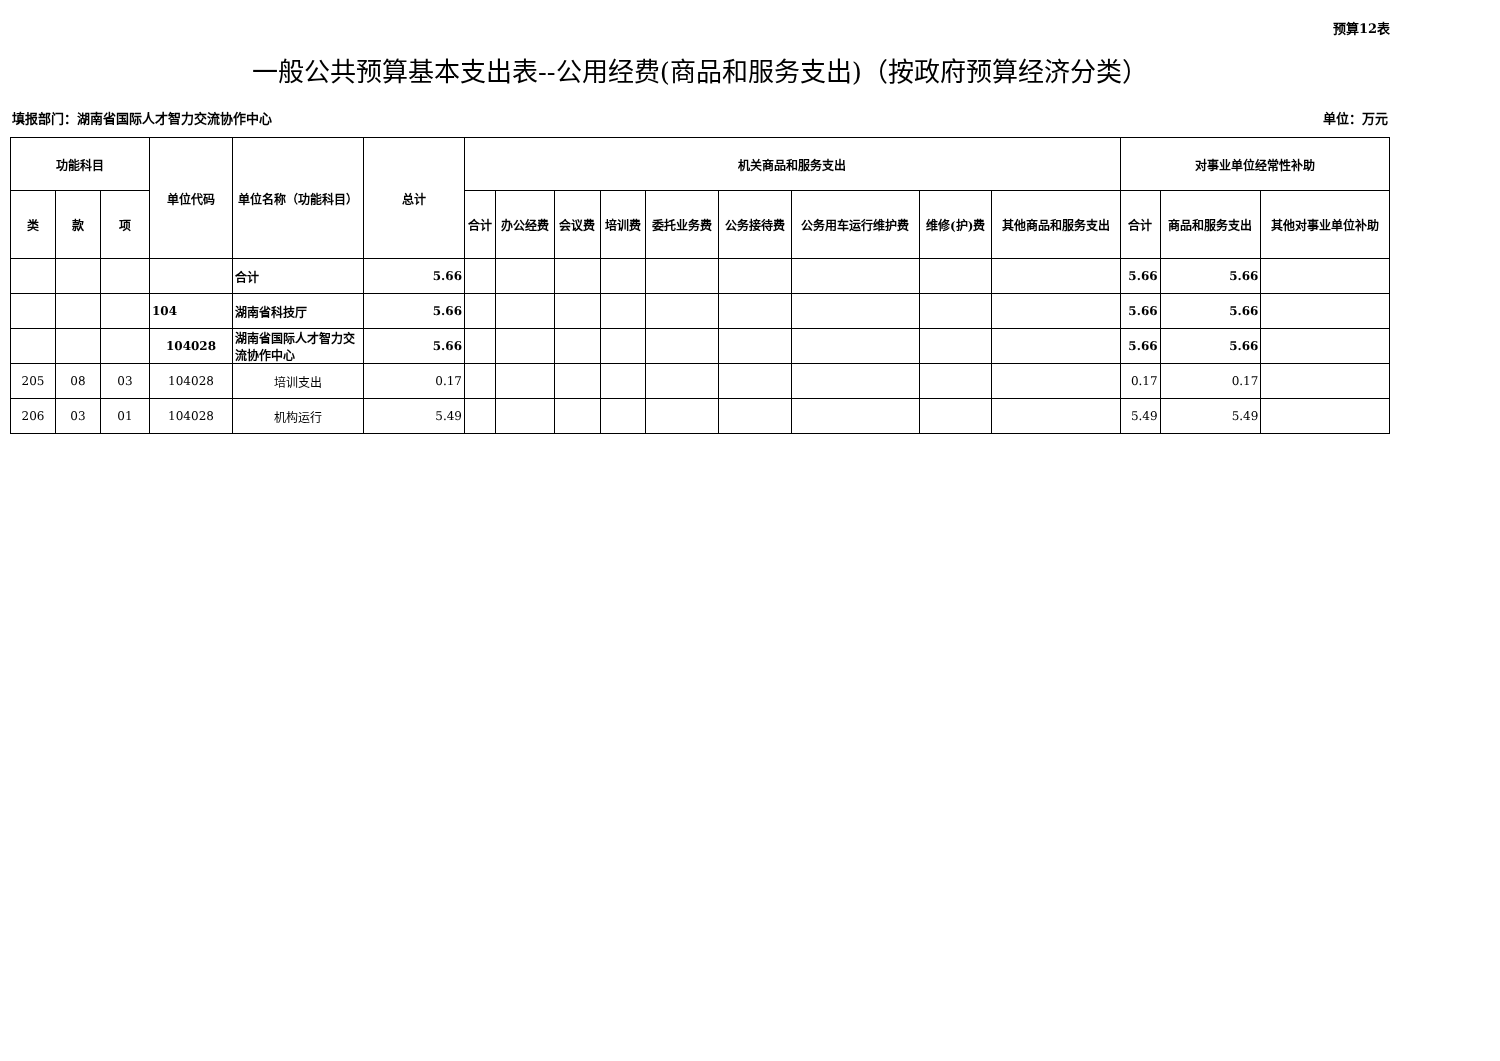预算12表
一般公共预算基本支出表--公用经费(商品和服务支出)（按政府预算经济分类）
填报部门：湖南省国际人才智力交流协作中心 单位：万元
| 功能科目 | | | 单位代码 | 单位名称（功能科目） | 总计 | 机关商品和服务支出 | | | | | | | | | 对事业单位经常性补助 | | |
| --- | --- | --- | --- | --- | --- | --- | --- | --- | --- | --- | --- | --- | --- | --- | --- | --- | --- |
| 类 | 款 | 项 | | | | 合计 | 办公经费 | 会议费 | 培训费 | 委托业务费 | 公务接待费 | 公务用车运行维护费 | 维修(护)费 | 其他商品和服务支出 | 合计 | 商品和服务支出 | 其他对事业单位补助 |
| | | | | 合计 | 5.66 | | | | | | | | | | 5.66 | 5.66 | |
| | | | 104 | 湖南省科技厅 | 5.66 | | | | | | | | | | 5.66 | 5.66 | |
| | | | 104028 | 湖南省国际人才智力交流协作中心 | 5.66 | | | | | | | | | | 5.66 | 5.66 | |
| 205 | 08 | 03 | 104028 | 培训支出 | 0.17 | | | | | | | | | | 0.17 | 0.17 | |
| 206 | 03 | 01 | 104028 | 机构运行 | 5.49 | | | | | | | | | | 5.49 | 5.49 | |